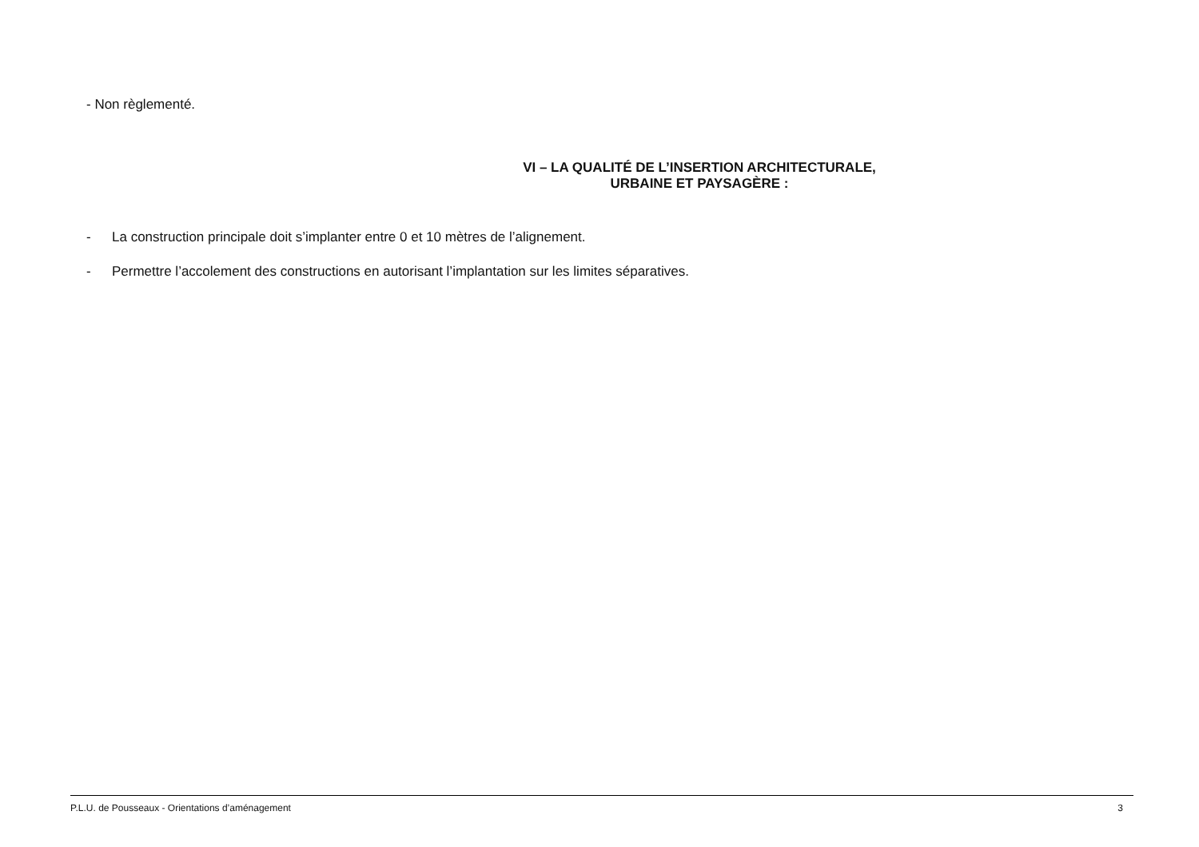- Non règlementé.
VI – LA QUALITÉ DE L’INSERTION ARCHITECTURALE,
URBAINE ET PAYSAGÈRE :
- La construction principale doit s’implanter entre 0 et 10 mètres de l’alignement.
- Permettre l’accolement des constructions en autorisant l’implantation sur les limites séparatives.
P.L.U. de Pousseaux - Orientations d’aménagement 3